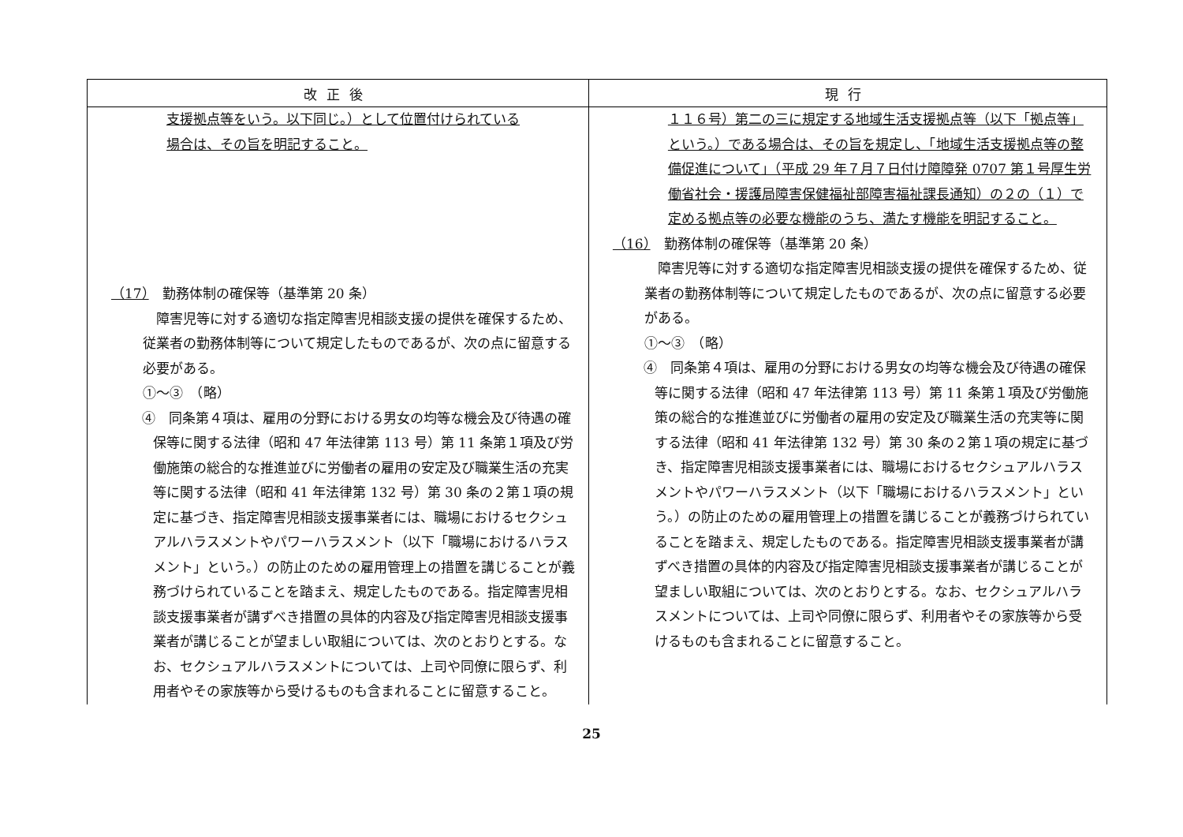| 改正後 | 現行 |
| --- | --- |
| 支援拠点等をいう。以下同じ。）として位置付けられている 場合は、その旨を明記すること。 （17） 勤務体制の確保等（基準第 20 条） 障害児等に対する適切な指定障害児相談支援の提供を確保するため、従業者の勤務体制等について規定したものであるが、次の点に留意する必要がある。 ①～③ （略） ④ 同条第４項は、雇用の分野における男女の均等な機会及び待遇の確保等に関する法律（昭和 47 年法律第 113 号）第 11 条第１項及び労働施策の総合的な推進並びに労働者の雇用の安定及び職業生活の充実等に関する法律（昭和 41 年法律第 132 号）第 30 条の２第１項の規定に基づき、指定障害児相談支援事業者には、職場におけるセクシュアルハラスメントやパワーハラスメント（以下「職場におけるハラスメント」という。）の防止のための雇用管理上の措置を講じることが義務づけられていることを踏まえ、規定したものである。指定障害児相談支援事業者が講ずべき措置の具体的内容及び指定障害児相談支援事業者が講じることが望ましい取組については、次のとおりとする。なお、セクシュアルハラスメントについては、上司や同僚に限らず、利用者やその家族等から受けるものも含まれることに留意すること。 | １１６号）第二の三に規定する地域生活支援拠点等（以下「拠点等」という。）である場合は、その旨を規定し、「地域生活支援拠点等の整備促進について」（平成 29 年７月７日付け障障発 0707 第１号厚生労働省社会・援護局障害保健福祉部障害福祉課長通知）の２の（１）で定める拠点等の必要な機能のうち、満たす機能を明記すること。 （16） 勤務体制の確保等（基準第 20 条） 障害児等に対する適切な指定障害児相談支援の提供を確保するため、従業者の勤務体制等について規定したものであるが、次の点に留意する必要がある。 ①～③ （略） ④ 同条第４項は、雇用の分野における男女の均等な機会及び待遇の確保等に関する法律（昭和 47 年法律第 113 号）第 11 条第１項及び労働施策の総合的な推進並びに労働者の雇用の安定及び職業生活の充実等に関する法律（昭和 41 年法律第 132 号）第 30 条の２第１項の規定に基づき、指定障害児相談支援事業者には、職場におけるセクシュアルハラスメントやパワーハラスメント（以下「職場におけるハラスメント」という。）の防止のための雇用管理上の措置を講じることが義務づけられていることを踏まえ、規定したものである。指定障害児相談支援事業者が講ずべき措置の具体的内容及び指定障害児相談支援事業者が講じることが望ましい取組については、次のとおりとする。なお、セクシュアルハラスメントについては、上司や同僚に限らず、利用者やその家族等から受けるものも含まれることに留意すること。 |
25